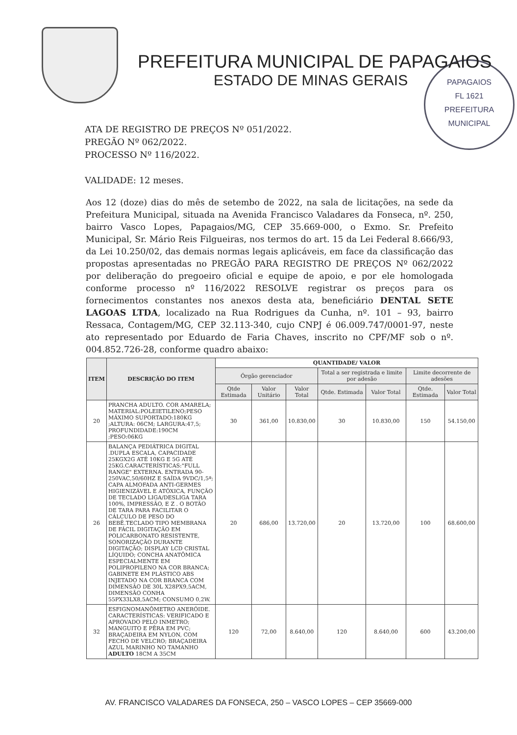PREFEITURA MUNICIPAL DE PAPAGAIOS
ESTADO DE MINAS GERAIS
PAPAGAIOS
FL 1621
PREFEITURA MUNICIPAL
ATA DE REGISTRO DE PREÇOS Nº 051/2022.
PREGÃO Nº 062/2022.
PROCESSO Nº 116/2022.
VALIDADE: 12 meses.
Aos 12 (doze) dias do mês de setembo de 2022, na sala de licitações, na sede da Prefeitura Municipal, situada na Avenida Francisco Valadares da Fonseca, nº. 250, bairro Vasco Lopes, Papagaios/MG, CEP 35.669-000, o Exmo. Sr. Prefeito Municipal, Sr. Mário Reis Filgueiras, nos termos do art. 15 da Lei Federal 8.666/93, da Lei 10.250/02, das demais normas legais aplicáveis, em face da classificação das propostas apresentadas no PREGÃO PARA REGISTRO DE PREÇOS Nº 062/2022 por deliberação do pregoeiro oficial e equipe de apoio, e por ele homologada conforme processo nº 116/2022 RESOLVE registrar os preços para os fornecimentos constantes nos anexos desta ata, beneficiário DENTAL SETE LAGOAS LTDA, localizado na Rua Rodrigues da Cunha, nº. 101 – 93, bairro Ressaca, Contagem/MG, CEP 32.113-340, cujo CNPJ é 06.009.747/0001-97, neste ato representado por Eduardo de Faria Chaves, inscrito no CPF/MF sob o nº. 004.852.726-28, conforme quadro abaixo:
| ITEM | DESCRIÇÃO DO ITEM | QUANTIDADE/ VALOR | | | | | | |
| --- | --- | --- | --- | --- | --- | --- | --- | --- |
| | | Órgão gerenciador | | | Total a ser registrada e limite por adesão | | Limite decorrente de adesões | |
| | | Qtde Estimada | Valor Unitário | Valor Total | Qtde. Estimada | Valor Total | Qtde. Estimada | Valor Total |
| 20 | PRANCHA ADULTO. COR AMARELA; MATERIAL:POLEIETILENO;PESO MÁXIMO SUPORTADO:180KG ;ALTURA: 06CM; LARGURA:47,5; PROFUNDIDADE:190CM ;PESO:06KG | 30 | 361,00 | 10.830,00 | 30 | 10.830,00 | 150 | 54.150,00 |
| 26 | BALANÇA PEDIÁTRICA DIGITAL .DUPLA ESCALA, CAPACIDADE 25KGX2G ATÉ 10KG E 5G ATÉ 25KG.CARACTERÍSTICAS:"FULL RANGE" EXTERNA. ENTRADA 90-250VAC,50/60HZ E SAÍDA 9VDC/1,5ª; CAPA ALMOFADA ANTI-GERMES HIGIENIZÁVEL E ATÓXICA, FUNÇÃO DE TECLADO LIGA/DESLIGA TARA 100%, IMPRESSÃO, E Z . O BOTÃO DE TARA PARA FACILITAR O CÁLCULO DE PESO DO BEBÊ.TECLADO TIPO MEMBRANA DE FÁCIL DIGITAÇÃO EM POLICARBONATO RESISTENTE, SONORIZAÇÃO DURANTE DIGITAÇÃO; DISPLAY LCD CRISTAL LÍQUIDO; CONCHA ANATÔMICA ESPECIALMENTE EM POLIPROPILENO NA COR BRANCA; GABINETE EM PLÁSTICO ABS INJETADO NA COR BRANCA COM DIMENSÃO DE 30L X28PX9,5ACM, DIMENSÃO CONHA 55PX33LX8,5ACM; CONSUMO 0,2W. | 20 | 686,00 | 13.720,00 | 20 | 13.720,00 | 100 | 68.600,00 |
| 32 | ESFIGNOMANÔMETRO ANERÓIDE. CARACTERÍSTICAS: VERIFICADO E APROVADO PELO INMETRO; MANGUITO E PÊRA EM PVC; BRAÇADEIRA EM NYLON, COM FECHO DE VELCRO; BRAÇADEIRA AZUL MARINHO NO TAMANHO ADULTO 18CM A 35CM | 120 | 72,00 | 8.640,00 | 120 | 8.640,00 | 600 | 43.200,00 |
AV. FRANCISCO VALADARES DA FONSECA, 250 – VASCO LOPES – CEP 35669-000